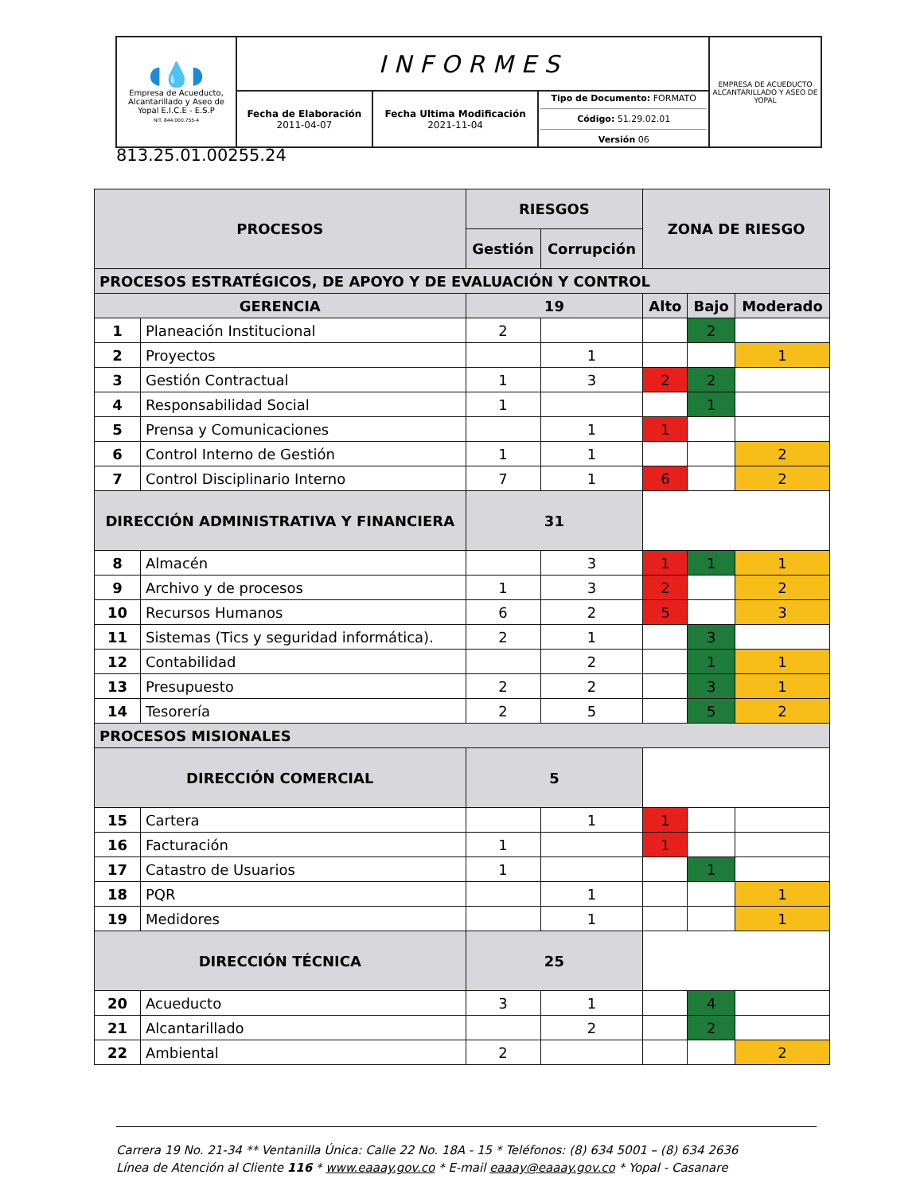| ◖💧◗ Empresa de Acueducto, Alcantarillado y Aseo de Yopal E.I.C.E - E.S.P NIT. 844.000.755-4 | INFORMES | | | EMPRESA DE ACUEDUCTO ALCANTARILLADO Y ASEO DE YOPAL |
| | Fecha de Elaboración 2011-04-07 | Fecha Ultima Modificación 2021-11-04 | Tipo de Documento: FORMATO Código: 51.29.02.01 Versión 06 | |
813.25.01.00255.24
| PROCESOS | | RIESGOS | | ZONA DE RIESGO | | |
| --- | --- | --- | --- | --- | --- | --- |
| | | Gestión | Corrupción | | | |
| PROCESOS ESTRATÉGICOS, DE APOYO Y DE EVALUACIÓN Y CONTROL | | | | | | |
| GERENCIA | | 19 | | Alto | Bajo | Moderado |
| 1 | Planeación Institucional | 2 | | | 2 | |
| 2 | Proyectos | | 1 | | | 1 |
| 3 | Gestión Contractual | 1 | 3 | 2 | 2 | |
| 4 | Responsabilidad Social | 1 | | | 1 | |
| 5 | Prensa y Comunicaciones | | 1 | 1 | | |
| 6 | Control Interno de Gestión | 1 | 1 | | | 2 |
| 7 | Control Disciplinario Interno | 7 | 1 | 6 | | 2 |
| DIRECCIÓN ADMINISTRATIVA Y FINANCIERA | | 31 | | | | |
| 8 | Almacén | | 3 | 1 | 1 | 1 |
| 9 | Archivo y de procesos | 1 | 3 | 2 | | 2 |
| 10 | Recursos Humanos | 6 | 2 | 5 | | 3 |
| 11 | Sistemas (Tics y seguridad informática). | 2 | 1 | | 3 | |
| 12 | Contabilidad | | 2 | | 1 | 1 |
| 13 | Presupuesto | 2 | 2 | | 3 | 1 |
| 14 | Tesorería | 2 | 5 | | 5 | 2 |
| PROCESOS MISIONALES | | | | | | |
| DIRECCIÓN COMERCIAL | | 5 | | | | |
| 15 | Cartera | | 1 | 1 | | |
| 16 | Facturación | 1 | | 1 | | |
| 17 | Catastro de Usuarios | 1 | | | 1 | |
| 18 | PQR | | 1 | | | 1 |
| 19 | Medidores | | 1 | | | 1 |
| DIRECCIÓN TÉCNICA | | 25 | | | | |
| 20 | Acueducto | 3 | 1 | | 4 | |
| 21 | Alcantarillado | | 2 | | 2 | |
| 22 | Ambiental | 2 | | | | 2 |
Carrera 19 No. 21-34 ** Ventanilla Única: Calle 22 No. 18A - 15 * Teléfonos: (8) 634 5001 – (8) 634 2636
Línea de Atención al Cliente 116 * www.eaaay.gov.co * E-mail eaaay@eaaay.gov.co * Yopal - Casanare